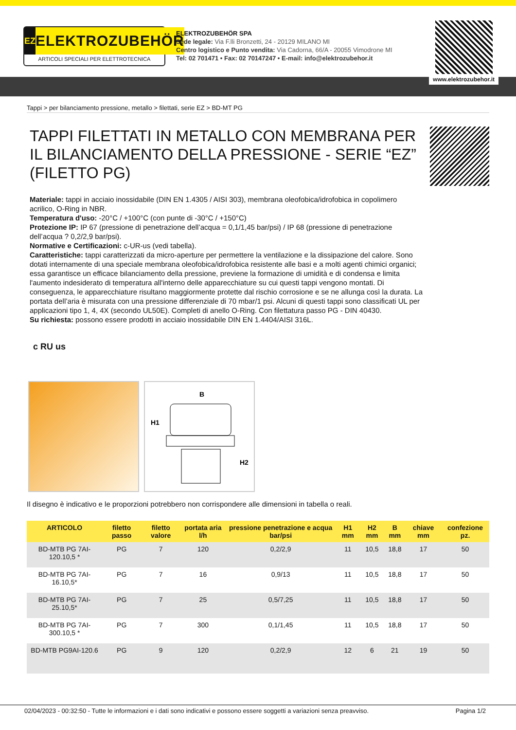EZ
ELEKTROZUBEHÖR
ARTICOLI SPECIALI PER ELETTROTECNICA
ELEKTROZUBEHÖR SPA
Sede legale: Via F.lli Bronzetti, 24 - 20129 MILANO MI
Centro logistico e Punto vendita: Via Cadorna, 66/A - 20055 Vimodrone MI
Tel: 02 701471 • Fax: 02 70147247 • E-mail: info@elektrozubehor.it
www.elektrozubehor.it
Tappi > per bilanciamento pressione, metallo > filettati, serie EZ > BD-MT PG
TAPPI FILETTATI IN METALLO CON MEMBRANA PER IL BILANCIAMENTO DELLA PRESSIONE - SERIE “EZ” (FILETTO PG)
Materiale: tappi in acciaio inossidabile (DIN EN 1.4305 / AISI 303), membrana oleofobica/idrofobica in copolimero acrilico, O-Ring in NBR.
Temperatura d'uso: -20°C / +100°C (con punte di -30°C / +150°C)
Protezione IP: IP 67 (pressione di penetrazione dell’acqua = 0,1/1,45 bar/psi) / IP 68 (pressione di penetrazione dell’acqua ? 0,2/2,9 bar/psi).
Normative e Certificazioni: c-UR-us (vedi tabella).
Caratteristiche: tappi caratterizzati da micro-aperture per permettere la ventilazione e la dissipazione del calore. Sono dotati internamente di una speciale membrana oleofobica/idrofobica resistente alle basi e a molti agenti chimici organici; essa garantisce un efficace bilanciamento della pressione, previene la formazione di umidità e di condensa e limita l'aumento indesiderato di temperatura all'interno delle apparecchiature su cui questi tappi vengono montati. Di conseguenza, le apparecchiature risultano maggiormente protette dal rischio corrosione e se ne allunga così la durata. La portata dell’aria è misurata con una pressione differenziale di 70 mbar/1 psi. Alcuni di questi tappi sono classificati UL per applicazioni tipo 1, 4, 4X (secondo UL50E). Completi di anello O-Ring. Con filettatura passo PG - DIN 40430.
Su richiesta: possono essere prodotti in acciaio inossidabile DIN EN 1.4404/AISI 316L.
c RU us
B
H1
H2
Il disegno è indicativo e le proporzioni potrebbero non corrispondere alle dimensioni in tabella o reali.
| ARTICOLO | filetto passo | filetto valore | portata aria l/h | pressione penetrazione e acqua bar/psi | H1 mm | H2 mm | B mm | chiave mm | confezione pz. |
| --- | --- | --- | --- | --- | --- | --- | --- | --- | --- |
| BD-MTB PG 7AI-120.10,5 * | PG | 7 | 120 | 0,2/2,9 | 11 | 10,5 | 18,8 | 17 | 50 |
| BD-MTB PG 7AI-16.10,5* | PG | 7 | 16 | 0,9/13 | 11 | 10,5 | 18,8 | 17 | 50 |
| BD-MTB PG 7AI-25.10,5* | PG | 7 | 25 | 0,5/7,25 | 11 | 10,5 | 18,8 | 17 | 50 |
| BD-MTB PG 7AI-300.10,5 * | PG | 7 | 300 | 0,1/1,45 | 11 | 10,5 | 18,8 | 17 | 50 |
| BD-MTB PG9AI-120.6 | PG | 9 | 120 | 0,2/2,9 | 12 | 6 | 21 | 19 | 50 |
02/04/2023 - 00:32:50 - Tutte le informazioni e i dati sono indicativi e possono essere soggetti a variazioni senza preavviso. Pagina 1/2